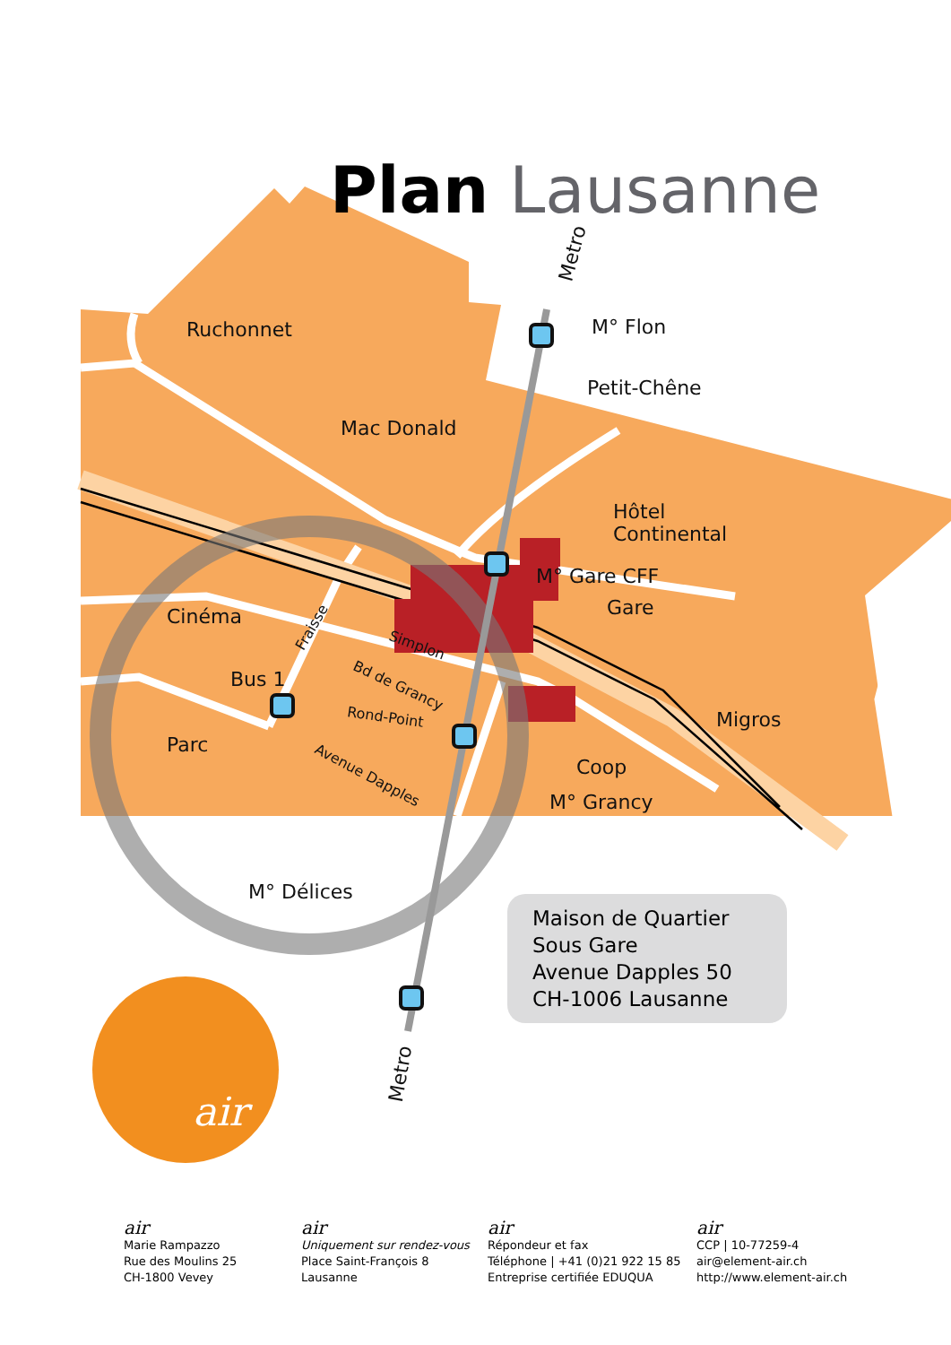air
Plan Lausanne
Metro
M° Flon
Ruchonnet
Petit-Chêne
Mac Donald
Hôtel
Continental
M° Gare CFF
Gare
Cinéma Fraisse
Simplon
Bd de Grancy
Bus 1
Rond-Point Migros
Parc
Avenue Dapples Coop
M° Grancy
M° Délices
Metro
Maison de Quartier
Sous Gare
Avenue Dapples 50
CH-1006 Lausanne
air
Marie Rampazzo
Rue des Moulins 25
CH-1800 Vevey
air
Uniquement sur rendez-vous
Place Saint-François 8
Lausanne
air
Répondeur et fax
Téléphone | +41 (0)21 922 15 85
Entreprise certifiée EDUQUA
air
CCP | 10-77259-4
air@element-air.ch
http://www.element-air.ch